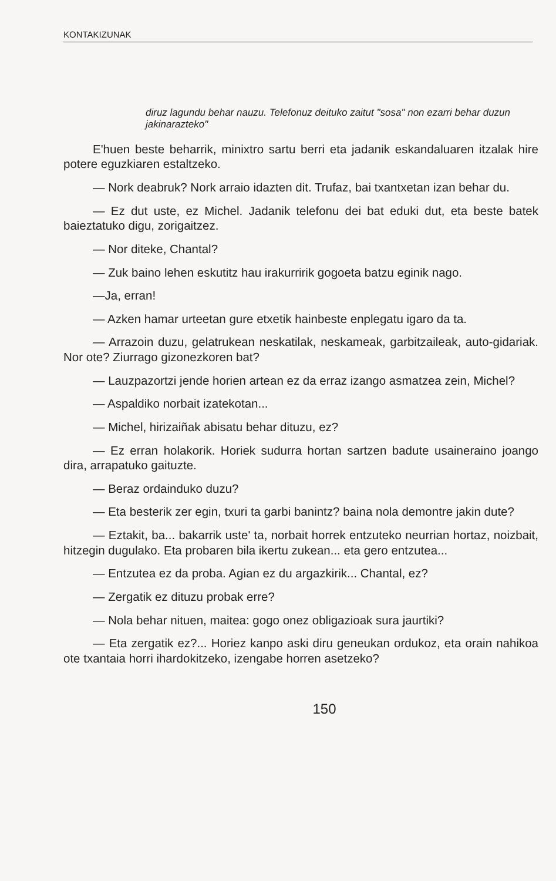KONTAKIZUNAK
diruz lagundu behar nauzu. Telefonuz deituko zaitut "sosa" non ezarri behar duzun jakinarazteko"
E'huen beste beharrik, minixtro sartu berri eta jadanik eskandaluaren itzalak hire potere eguzkiaren estaltzeko.
— Nork deabruk? Nork arraio idazten dit. Trufaz, bai txantxetan izan behar du.
— Ez dut uste, ez Michel. Jadanik telefonu dei bat eduki dut, eta beste batek baieztatuko digu, zorigaitzez.
— Nor diteke, Chantal?
— Zuk baino lehen eskutitz hau irakurririk gogoeta batzu eginik nago.
—Ja, erran!
— Azken hamar urteetan gure etxetik hainbeste enplegatu igaro da ta.
— Arrazoin duzu, gelatrukean neskatilak, neskameak, garbitzaileak, auto-gidariak. Nor ote? Ziurrago gizonezkoren bat?
— Lauzpazortzi jende horien artean ez da erraz izango asmatzea zein, Michel?
— Aspaldiko norbait izatekotan...
— Michel, hirizaiñak abisatu behar dituzu, ez?
— Ez erran holakorik. Horiek sudurra hortan sartzen badute usaineraino joango dira, arrapatuko gaituzte.
— Beraz ordainduko duzu?
— Eta besterik zer egin, txuri ta garbi banintz? baina nola demontre jakin dute?
— Eztakit, ba... bakarrik uste' ta, norbait horrek entzuteko neurrian hortaz, noizbait, hitzegin dugulako. Eta probaren bila ikertu zukean... eta gero entzutea...
— Entzutea ez da proba. Agian ez du argazkirik... Chantal, ez?
— Zergatik ez dituzu probak erre?
— Nola behar nituen, maitea: gogo onez obligazioak sura jaurtiki?
— Eta zergatik ez?... Horiez kanpo aski diru geneukan ordukoz, eta orain nahikoa ote txantaia horri ihardokitzeko, izengabe horren asetzeko?
150